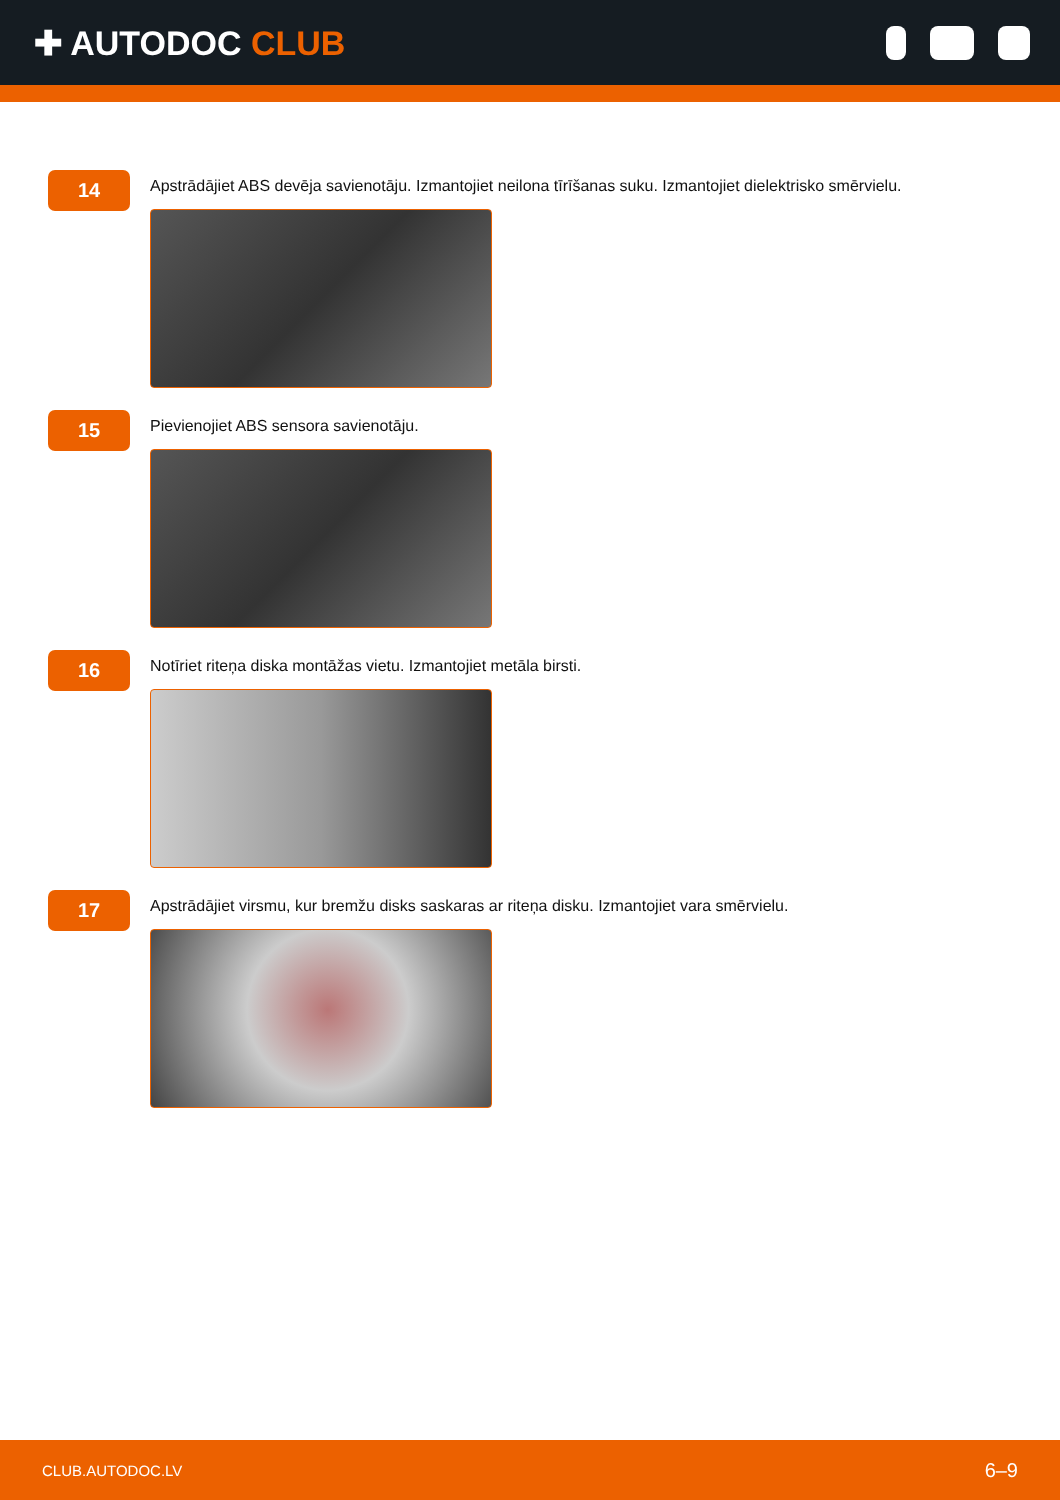✚ AUTODOC CLUB
14
Apstrādājiet ABS devēja savienotāju. Izmantojiet neilona tīrīšanas suku. Izmantojiet dielektrisko smērvielu.
15
Pievienojiet ABS sensora savienotāju.
16
Notīriet riteņa diska montāžas vietu. Izmantojiet metāla birsti.
17
Apstrādājiet virsmu, kur bremžu disks saskaras ar riteņa disku. Izmantojiet vara smērvielu.
CLUB.AUTODOC.LV 6–9